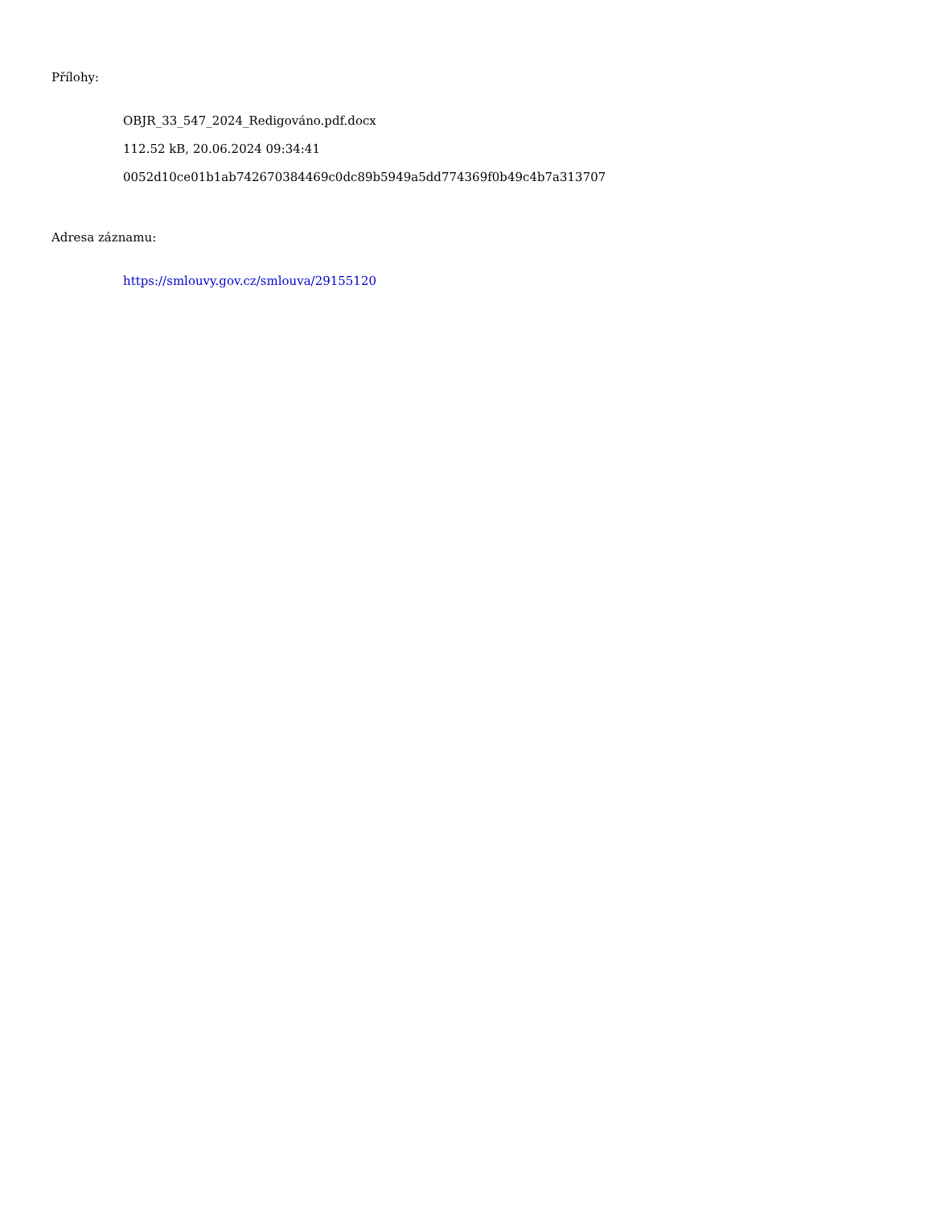Přílohy:
OBJR_33_547_2024_Redigováno.pdf.docx
112.52 kB, 20.06.2024 09:34:41
0052d10ce01b1ab742670384469c0dc89b5949a5dd774369f0b49c4b7a313707
Adresa záznamu:
https://smlouvy.gov.cz/smlouva/29155120